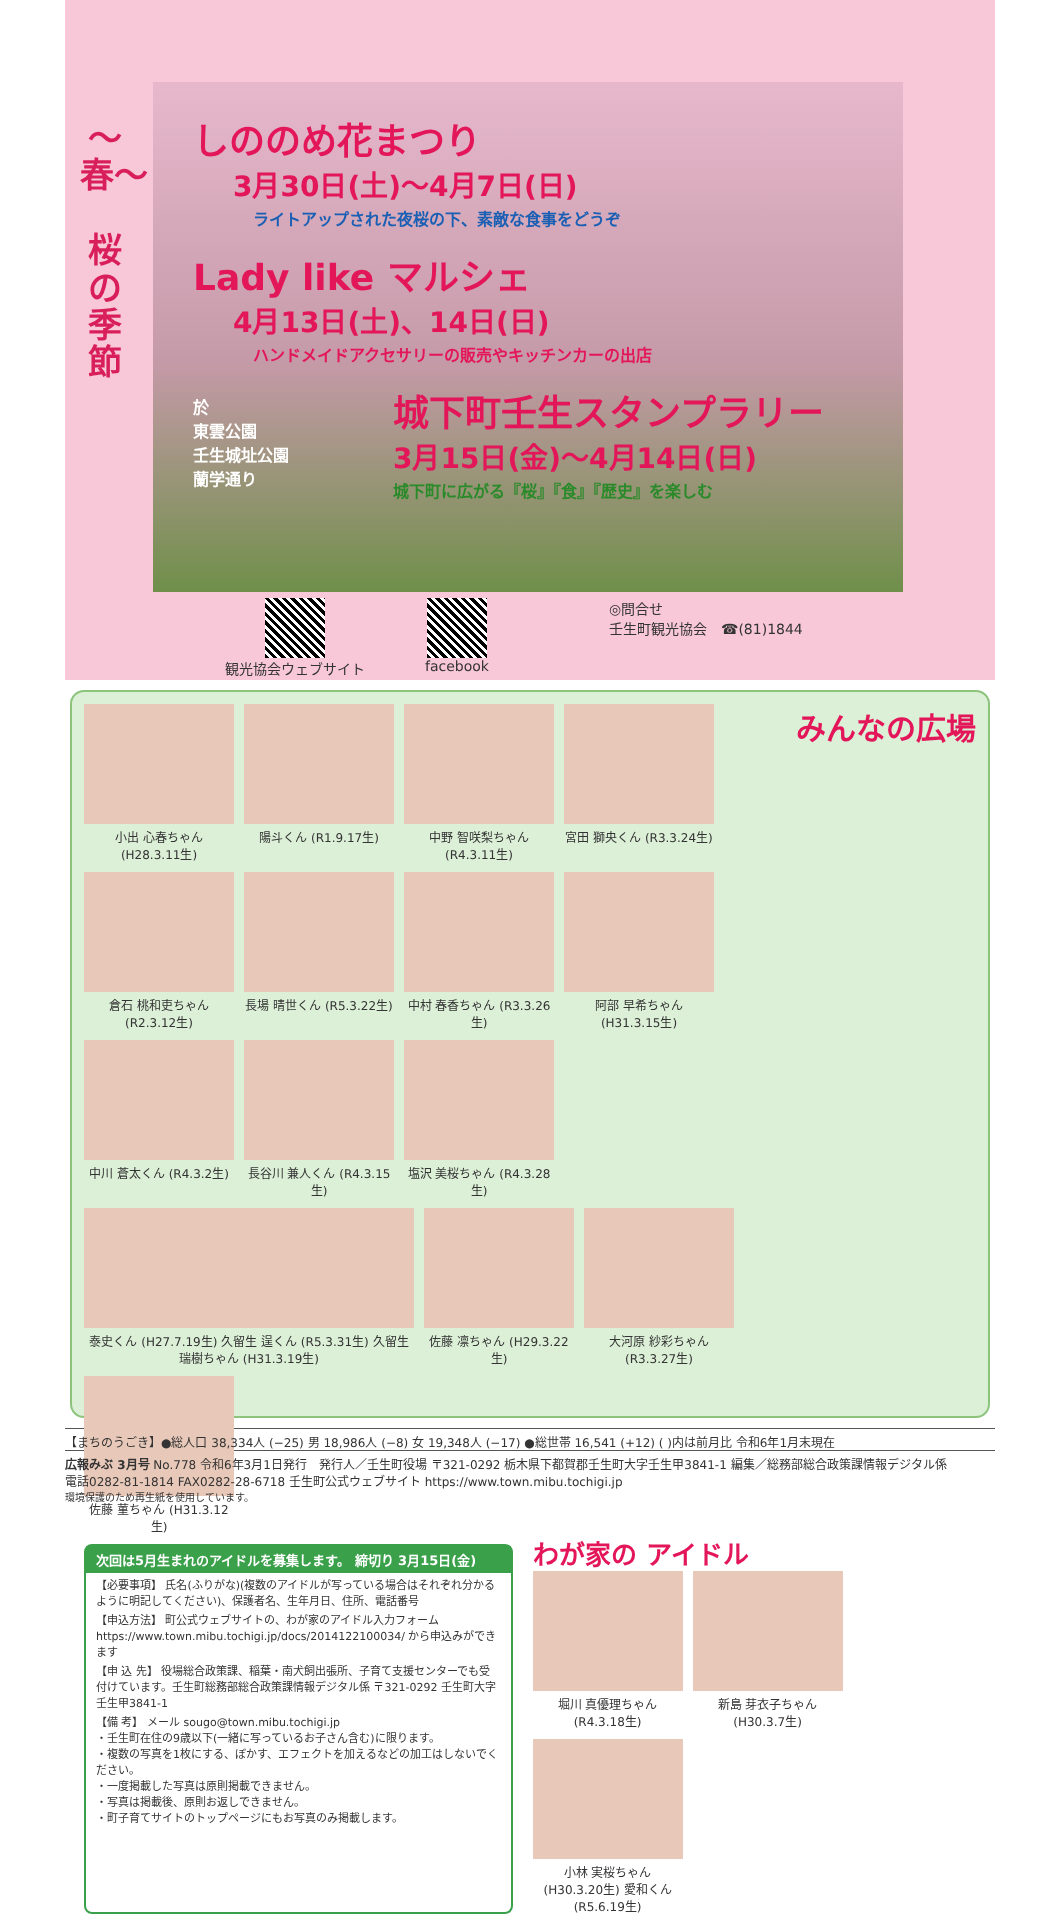〜春〜
桜の季節
しののめ花まつり
3月30日(土)〜4月7日(日)
ライトアップされた夜桜の下、素敵な食事をどうぞ
Lady like マルシェ
4月13日(土)、14日(日)
ハンドメイドアクセサリーの販売やキッチンカーの出店
於
東雲公園
壬生城址公園
蘭学通り
城下町壬生スタンプラリー
3月15日(金)〜4月14日(日)
城下町に広がる『桜』『食』『歴史』を楽しむ
観光協会ウェブサイト facebook ◎問合せ
壬生町観光協会　☎(81)1844
みんなの広場
小出 心春ちゃん (H28.3.11生)
陽斗くん (R1.9.17生)
中野 智咲梨ちゃん (R4.3.11生)
宮田 獅央くん (R3.3.24生)
倉石 桃和吏ちゃん (R2.3.12生)
長場 晴世くん (R5.3.22生)
中村 春香ちゃん (R3.3.26生)
阿部 早希ちゃん (H31.3.15生)
中川 蒼太くん (R4.3.2生)
長谷川 兼人くん (R4.3.15生)
塩沢 美桜ちゃん (R4.3.28生)
泰史くん (H27.7.19生) 久留生 逞くん (R5.3.31生) 久留生 瑞樹ちゃん (H31.3.19生)
佐藤 凛ちゃん (H29.3.22生)
大河原 紗彩ちゃん (R3.3.27生)
佐藤 菫ちゃん (H31.3.12生)
次回は5月生まれのアイドルを募集します。 締切り 3月15日(金)
【必要事項】 氏名(ふりがな)(複数のアイドルが写っている場合はそれぞれ分かるように明記してください)、保護者名、生年月日、住所、電話番号
【申込方法】 町公式ウェブサイトの、わが家のアイドル入力フォーム https://www.town.mibu.tochigi.jp/docs/2014122100034/ から申込みができます
【申 込 先】 役場総合政策課、稲葉・南犬飼出張所、子育て支援センターでも受付けています。壬生町総務部総合政策課情報デジタル係 〒321-0292 壬生町大字壬生甲3841-1
【備 考】 メール sougo@town.mibu.tochigi.jp
・壬生町在住の9歳以下(一緒に写っているお子さん含む)に限ります。
・複数の写真を1枚にする、ぼかす、エフェクトを加えるなどの加工はしないでください。
・一度掲載した写真は原則掲載できません。
・写真は掲載後、原則お返しできません。
・町子育てサイトのトップページにもお写真のみ掲載します。
わが家の アイドル
堀川 真優理ちゃん (R4.3.18生)
新島 芽衣子ちゃん (H30.3.7生)
小林 実桜ちゃん (H30.3.20生) 愛和くん (R5.6.19生)
【まちのうごき】●総人口 38,334人 (−25) 男 18,986人 (−8) 女 19,348人 (−17) ●総世帯 16,541 (+12) ( )内は前月比 令和6年1月末現在
広報みぶ 3月号 No.778 令和6年3月1日発行　発行人／壬生町役場 〒321-0292 栃木県下都賀郡壬生町大字壬生甲3841-1 編集／総務部総合政策課情報デジタル係
電話0282-81-1814 FAX0282-28-6718 壬生町公式ウェブサイト https://www.town.mibu.tochigi.jp
環境保護のため再生紙を使用しています。